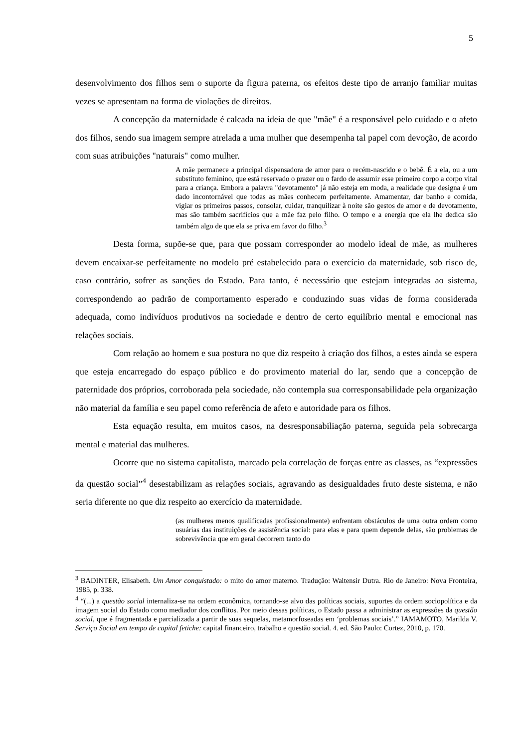5
desenvolvimento dos filhos sem o suporte da figura paterna, os efeitos deste tipo de arranjo familiar muitas vezes se apresentam na forma de violações de direitos.
A concepção da maternidade é calcada na ideia de que "mãe" é a responsável pelo cuidado e o afeto dos filhos, sendo sua imagem sempre atrelada a uma mulher que desempenha tal papel com devoção, de acordo com suas atribuições "naturais" como mulher.
A mãe permanece a principal dispensadora de amor para o recém-nascido e o bebê. É a ela, ou a um substituto feminino, que está reservado o prazer ou o fardo de assumir esse primeiro corpo a corpo vital para a criança. Embora a palavra "devotamento" já não esteja em moda, a realidade que designa é um dado incontornável que todas as mães conhecem perfeitamente. Amamentar, dar banho e comida, vigiar os primeiros passos, consolar, cuidar, tranquilizar à noite são gestos de amor e de devotamento, mas são também sacrifícios que a mãe faz pelo filho. O tempo e a energia que ela lhe dedica são também algo de que ela se priva em favor do filho.<sup>3</sup>
Desta forma, supõe-se que, para que possam corresponder ao modelo ideal de mãe, as mulheres devem encaixar-se perfeitamente no modelo pré estabelecido para o exercício da maternidade, sob risco de, caso contrário, sofrer as sanções do Estado. Para tanto, é necessário que estejam integradas ao sistema, correspondendo ao padrão de comportamento esperado e conduzindo suas vidas de forma considerada adequada, como indivíduos produtivos na sociedade e dentro de certo equilíbrio mental e emocional nas relações sociais.
Com relação ao homem e sua postura no que diz respeito à criação dos filhos, a estes ainda se espera que esteja encarregado do espaço público e do provimento material do lar, sendo que a concepção de paternidade dos próprios, corroborada pela sociedade, não contempla sua corresponsabilidade pela organização não material da família e seu papel como referência de afeto e autoridade para os filhos.
Esta equação resulta, em muitos casos, na desresponsabiliação paterna, seguida pela sobrecarga mental e material das mulheres.
Ocorre que no sistema capitalista, marcado pela correlação de forças entre as classes, as “expressões da questão social”<sup>4</sup> desestabilizam as relações sociais, agravando as desigualdades fruto deste sistema, e não seria diferente no que diz respeito ao exercício da maternidade.
(as mulheres menos qualificadas profissionalmente) enfrentam obstáculos de uma outra ordem como usuárias das instituições de assistência social: para elas e para quem depende delas, são problemas de sobrevivência que em geral decorrem tanto do
<sup>3</sup> BADINTER, Elisabeth. Um Amor conquistado: o mito do amor materno. Tradução: Waltensir Dutra. Rio de Janeiro: Nova Fronteira, 1985, p. 338.
<sup>4</sup> “(...) a questão social internaliza-se na ordem econômica, tornando-se alvo das políticas sociais, suportes da ordem sociopolítica e da imagem social do Estado como mediador dos conflitos. Por meio dessas políticas, o Estado passa a administrar as expressões da questão social, que é fragmentada e parcializada a partir de suas sequelas, metamorfoseadas em ‘problemas sociais’.” IAMAMOTO, Marilda V. Serviço Social em tempo de capital fetiche: capital financeiro, trabalho e questão social. 4. ed. São Paulo: Cortez, 2010, p. 170.